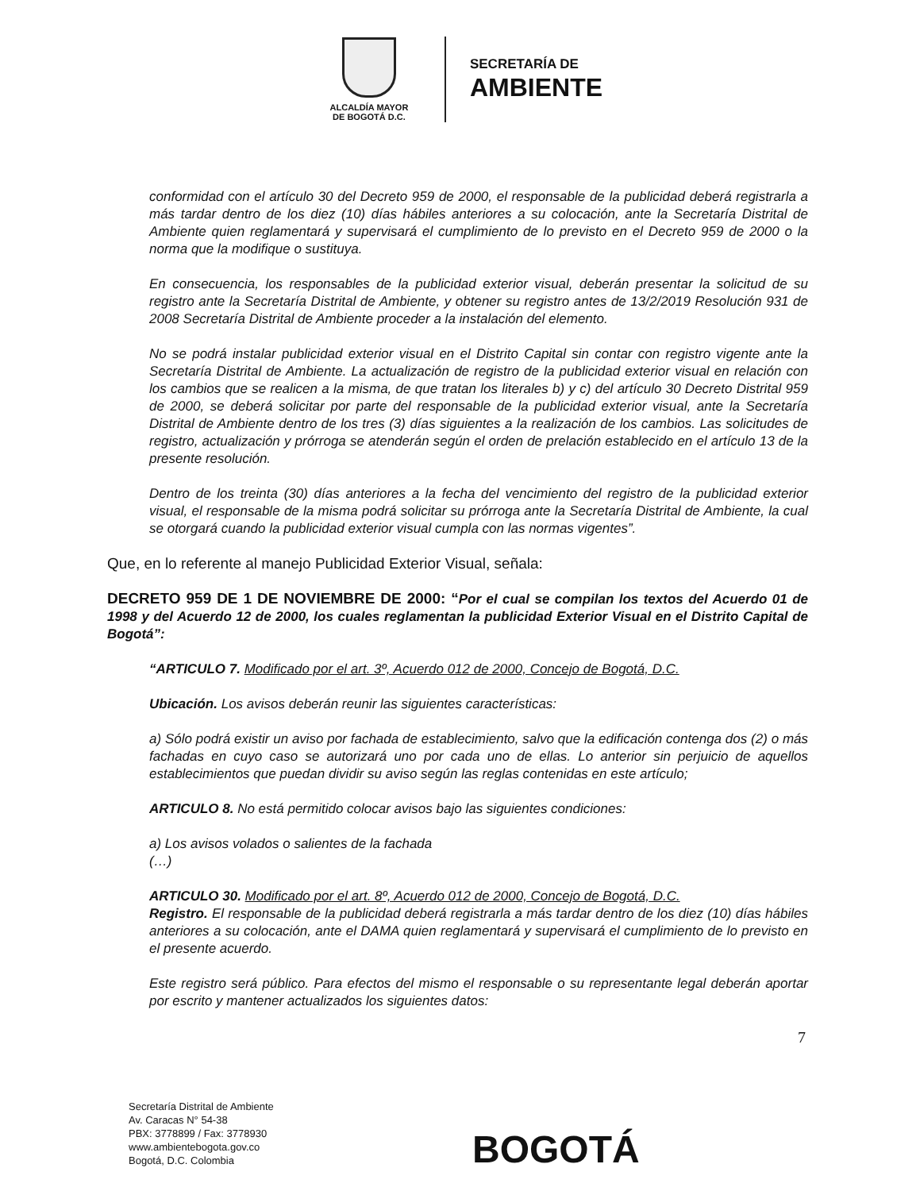ALCALDÍA MAYOR
DE BOGOTÁ D.C.
SECRETARÍA DE
AMBIENTE
conformidad con el artículo 30 del Decreto 959 de 2000, el responsable de la publicidad deberá registrarla a más tardar dentro de los diez (10) días hábiles anteriores a su colocación, ante la Secretaría Distrital de Ambiente quien reglamentará y supervisará el cumplimiento de lo previsto en el Decreto 959 de 2000 o la norma que la modifique o sustituya.
En consecuencia, los responsables de la publicidad exterior visual, deberán presentar la solicitud de su registro ante la Secretaría Distrital de Ambiente, y obtener su registro antes de 13/2/2019 Resolución 931 de 2008 Secretaría Distrital de Ambiente proceder a la instalación del elemento.
No se podrá instalar publicidad exterior visual en el Distrito Capital sin contar con registro vigente ante la Secretaría Distrital de Ambiente. La actualización de registro de la publicidad exterior visual en relación con los cambios que se realicen a la misma, de que tratan los literales b) y c) del artículo 30 Decreto Distrital 959 de 2000, se deberá solicitar por parte del responsable de la publicidad exterior visual, ante la Secretaría Distrital de Ambiente dentro de los tres (3) días siguientes a la realización de los cambios. Las solicitudes de registro, actualización y prórroga se atenderán según el orden de prelación establecido en el artículo 13 de la presente resolución.
Dentro de los treinta (30) días anteriores a la fecha del vencimiento del registro de la publicidad exterior visual, el responsable de la misma podrá solicitar su prórroga ante la Secretaría Distrital de Ambiente, la cual se otorgará cuando la publicidad exterior visual cumpla con las normas vigentes”.
Que, en lo referente al manejo Publicidad Exterior Visual, señala:
DECRETO 959 DE 1 DE NOVIEMBRE DE 2000: “Por el cual se compilan los textos del Acuerdo 01 de 1998 y del Acuerdo 12 de 2000, los cuales reglamentan la publicidad Exterior Visual en el Distrito Capital de Bogotá”:
“ARTICULO 7. Modificado por el art. 3º, Acuerdo 012 de 2000, Concejo de Bogotá, D.C.
Ubicación. Los avisos deberán reunir las siguientes características:
a) Sólo podrá existir un aviso por fachada de establecimiento, salvo que la edificación contenga dos (2) o más fachadas en cuyo caso se autorizará uno por cada uno de ellas. Lo anterior sin perjuicio de aquellos establecimientos que puedan dividir su aviso según las reglas contenidas en este artículo;
ARTICULO 8. No está permitido colocar avisos bajo las siguientes condiciones:
a) Los avisos volados o salientes de la fachada
(…)
ARTICULO 30. Modificado por el art. 8º, Acuerdo 012 de 2000, Concejo de Bogotá, D.C.
Registro. El responsable de la publicidad deberá registrarla a más tardar dentro de los diez (10) días hábiles anteriores a su colocación, ante el DAMA quien reglamentará y supervisará el cumplimiento de lo previsto en el presente acuerdo.
Este registro será público. Para efectos del mismo el responsable o su representante legal deberán aportar por escrito y mantener actualizados los siguientes datos:
7
Secretaría Distrital de Ambiente
Av. Caracas N° 54-38
PBX: 3778899 / Fax: 3778930
www.ambientebogota.gov.co
Bogotá, D.C. Colombia
BOGOTÁ